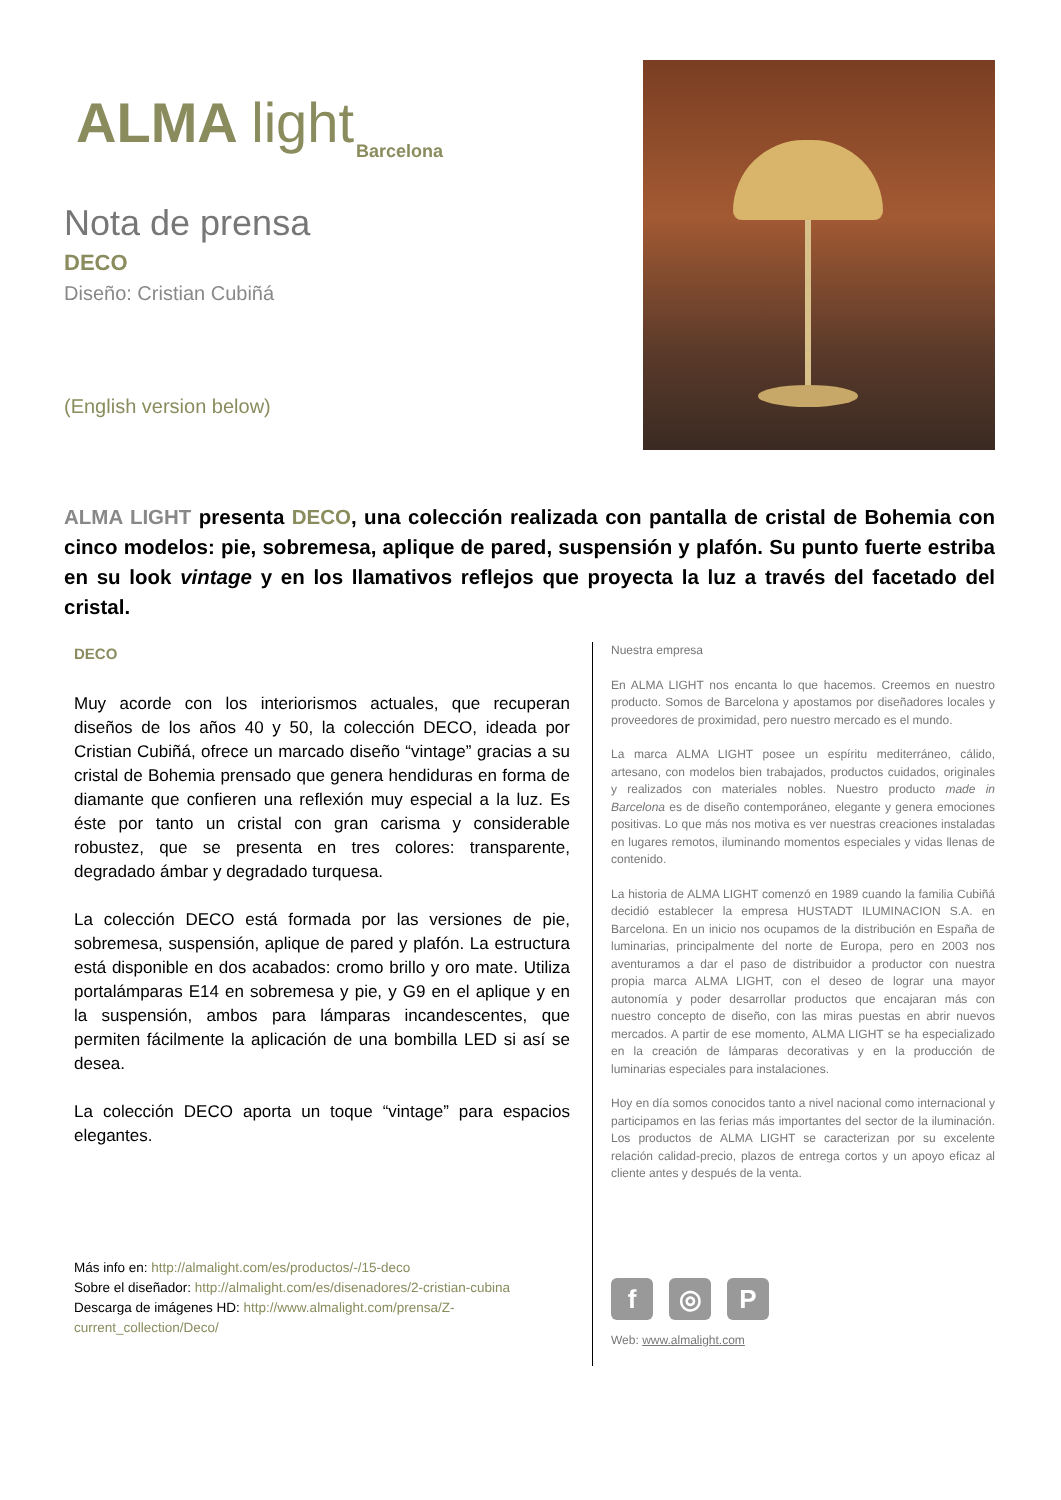ALMA light
Barcelona
Nota de prensa
DECO
Diseño: Cristian Cubiñá
(English version below)
ALMA LIGHT presenta DECO, una colección realizada con pantalla de cristal de Bohemia con cinco modelos: pie, sobremesa, aplique de pared, suspensión y plafón. Su punto fuerte estriba en su look vintage y en los llamativos reflejos que proyecta la luz a través del facetado del cristal.
DECO
Muy acorde con los interiorismos actuales, que recuperan diseños de los años 40 y 50, la colección DECO, ideada por Cristian Cubiñá, ofrece un marcado diseño “vintage” gracias a su cristal de Bohemia prensado que genera hendiduras en forma de diamante que confieren una reflexión muy especial a la luz. Es éste por tanto un cristal con gran carisma y considerable robustez, que se presenta en tres colores: transparente, degradado ámbar y degradado turquesa.
La colección DECO está formada por las versiones de pie, sobremesa, suspensión, aplique de pared y plafón. La estructura está disponible en dos acabados: cromo brillo y oro mate. Utiliza portalámparas E14 en sobremesa y pie, y G9 en el aplique y en la suspensión, ambos para lámparas incandescentes, que permiten fácilmente la aplicación de una bombilla LED si así se desea.
La colección DECO aporta un toque “vintage” para espacios elegantes.
Más info en: http://almalight.com/es/productos/-/15-deco
Sobre el diseñador: http://almalight.com/es/disenadores/2-cristian-cubina
Descarga de imágenes HD: http://www.almalight.com/prensa/Z-current_collection/Deco/
Nuestra empresa
En ALMA LIGHT nos encanta lo que hacemos. Creemos en nuestro producto. Somos de Barcelona y apostamos por diseñadores locales y proveedores de proximidad, pero nuestro mercado es el mundo.
La marca ALMA LIGHT posee un espíritu mediterráneo, cálido, artesano, con modelos bien trabajados, productos cuidados, originales y realizados con materiales nobles. Nuestro producto made in Barcelona es de diseño contemporáneo, elegante y genera emociones positivas. Lo que más nos motiva es ver nuestras creaciones instaladas en lugares remotos, iluminando momentos especiales y vidas llenas de contenido.
La historia de ALMA LIGHT comenzó en 1989 cuando la familia Cubiñá decidió establecer la empresa HUSTADT ILUMINACION S.A. en Barcelona. En un inicio nos ocupamos de la distribución en España de luminarias, principalmente del norte de Europa, pero en 2003 nos aventuramos a dar el paso de distribuidor a productor con nuestra propia marca ALMA LIGHT, con el deseo de lograr una mayor autonomía y poder desarrollar productos que encajaran más con nuestro concepto de diseño, con las miras puestas en abrir nuevos mercados. A partir de ese momento, ALMA LIGHT se ha especializado en la creación de lámparas decorativas y en la producción de luminarias especiales para instalaciones.
Hoy en día somos conocidos tanto a nivel nacional como internacional y participamos en las ferias más importantes del sector de la iluminación. Los productos de ALMA LIGHT se caracterizan por su excelente relación calidad-precio, plazos de entrega cortos y un apoyo eficaz al cliente antes y después de la venta.
f ◎ P
Web: www.almalight.com